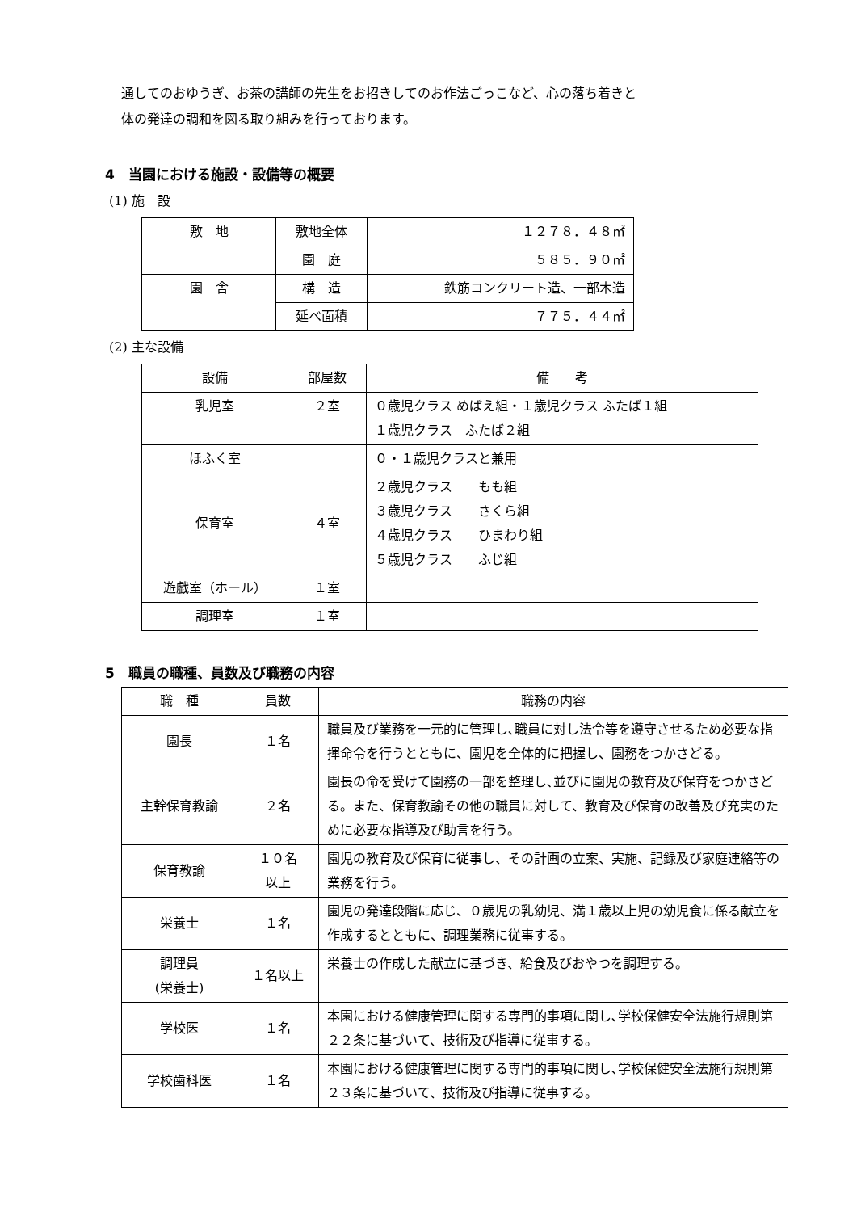通してのおゆうぎ、お茶の講師の先生をお招きしてのお作法ごっこなど、心の落ち着きと
体の発達の調和を図る取り組みを行っております。
4　当園における施設・設備等の概要
(1) 施　設
| 敷 地 | 敷地全体 | １２７８．４８㎡ |
| | 園 庭 | ５８５．９０㎡ |
| 園 舎 | 構 造 | 鉄筋コンクリート造、一部木造 |
| | 延べ面積 | ７７５．４４㎡ |
(2) 主な設備
| 設備 | 部屋数 | 備 考 |
| --- | --- | --- |
| 乳児室 | ２室 | ０歳児クラス めばえ組・１歳児クラス ふたば１組 １歳児クラス ふたば２組 |
| ほふく室 | | ０・１歳児クラスと兼用 |
| 保育室 | ４室 | ２歳児クラス もも組 ３歳児クラス さくら組 ４歳児クラス ひまわり組 ５歳児クラス ふじ組 |
| 遊戯室（ホール） | １室 | |
| 調理室 | １室 | |
5　職員の職種、員数及び職務の内容
| 職 種 | 員数 | 職務の内容 |
| --- | --- | --- |
| 園長 | １名 | 職員及び業務を一元的に管理し､職員に対し法令等を遵守させるため必要な指揮命令を行うとともに、園児を全体的に把握し、園務をつかさどる。 |
| 主幹保育教諭 | ２名 | 園長の命を受けて園務の一部を整理し､並びに園児の教育及び保育をつかさどる。また、保育教諭その他の職員に対して、教育及び保育の改善及び充実のために必要な指導及び助言を行う。 |
| 保育教諭 | １０名 以上 | 園児の教育及び保育に従事し、その計画の立案、実施、記録及び家庭連絡等の業務を行う。 |
| 栄養士 | １名 | 園児の発達段階に応じ、０歳児の乳幼児、満１歳以上児の幼児食に係る献立を作成するとともに、調理業務に従事する。 |
| 調理員 (栄養士) | １名以上 | 栄養士の作成した献立に基づき、給食及びおやつを調理する。 |
| 学校医 | １名 | 本園における健康管理に関する専門的事項に関し､学校保健安全法施行規則第２２条に基づいて、技術及び指導に従事する。 |
| 学校歯科医 | １名 | 本園における健康管理に関する専門的事項に関し､学校保健安全法施行規則第２３条に基づいて、技術及び指導に従事する。 |